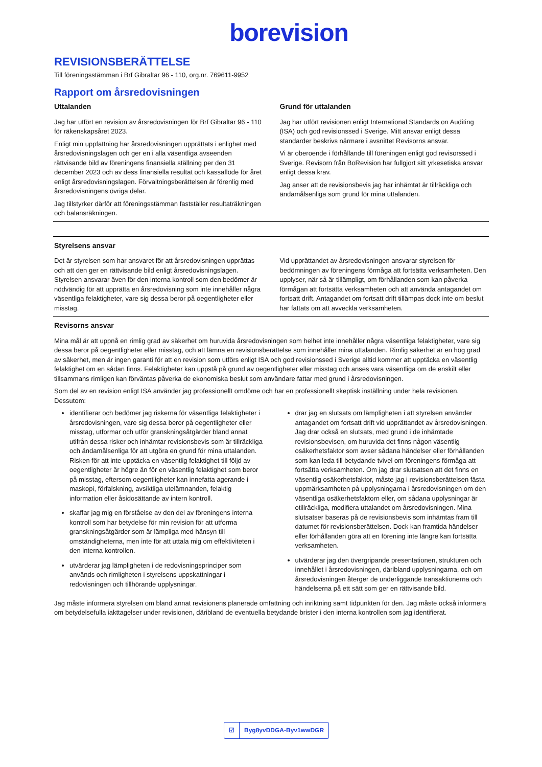borevision
REVISIONSBERÄTTELSE
Till föreningsstämman i Brf Gibraltar 96 - 110, org.nr. 769611-9952
Rapport om årsredovisningen
Uttalanden
Jag har utfört en revision av årsredovisningen för Brf Gibraltar 96 - 110 för räkenskapsåret 2023.
Enligt min uppfattning har årsredovisningen upprättats i enlighet med årsredovisningslagen och ger en i alla väsentliga avseenden rättvisande bild av föreningens finansiella ställning per den 31 december 2023 och av dess finansiella resultat och kassaflöde för året enligt årsredovisningslagen. Förvaltningsberättelsen är förenlig med årsredovisningens övriga delar.
Jag tillstyrker därför att föreningsstämman fastställer resultaträkningen och balansräkningen.
Grund för uttalanden
Jag har utfört revisionen enligt International Standards on Auditing (ISA) och god revisionssed i Sverige. Mitt ansvar enligt dessa standarder beskrivs närmare i avsnittet Revisorns ansvar.
Vi är oberoende i förhållande till föreningen enligt god revisorssed i Sverige. Revisorn från BoRevision har fullgjort sitt yrkesetiska ansvar enligt dessa krav.
Jag anser att de revisionsbevis jag har inhämtat är tillräckliga och ändamålsenliga som grund för mina uttalanden.
Styrelsens ansvar
Det är styrelsen som har ansvaret för att årsredovisningen upprättas och att den ger en rättvisande bild enligt årsredovisningslagen. Styrelsen ansvarar även för den interna kontroll som den bedömer är nödvändig för att upprätta en årsredovisning som inte innehåller några väsentliga felaktigheter, vare sig dessa beror på oegentligheter eller misstag.
Vid upprättandet av årsredovisningen ansvarar styrelsen för bedömningen av föreningens förmåga att fortsätta verksamheten. Den upplyser, när så är tillämpligt, om förhållanden som kan påverka förmågan att fortsätta verksamheten och att använda antagandet om fortsatt drift. Antagandet om fortsatt drift tillämpas dock inte om beslut har fattats om att avveckla verksamheten.
Revisorns ansvar
Mina mål är att uppnå en rimlig grad av säkerhet om huruvida årsredovisningen som helhet inte innehåller några väsentliga felaktigheter, vare sig dessa beror på oegentligheter eller misstag, och att lämna en revisionsberättelse som innehåller mina uttalanden. Rimlig säkerhet är en hög grad av säkerhet, men är ingen garanti för att en revision som utförs enligt ISA och god revisionssed i Sverige alltid kommer att upptäcka en väsentlig felaktighet om en sådan finns. Felaktigheter kan uppstå på grund av oegentligheter eller misstag och anses vara väsentliga om de enskilt eller tillsammans rimligen kan förväntas påverka de ekonomiska beslut som användare fattar med grund i årsredovisningen.
Som del av en revision enligt ISA använder jag professionellt omdöme och har en professionellt skeptisk inställning under hela revisionen. Dessutom:
identifierar och bedömer jag riskerna för väsentliga felaktigheter i årsredovisningen, vare sig dessa beror på oegentligheter eller misstag, utformar och utför granskningsåtgärder bland annat utifrån dessa risker och inhämtar revisionsbevis som är tillräckliga och ändamålsenliga för att utgöra en grund för mina uttalanden. Risken för att inte upptäcka en väsentlig felaktighet till följd av oegentligheter är högre än för en väsentlig felaktighet som beror på misstag, eftersom oegentligheter kan innefatta agerande i maskopi, förfalskning, avsiktliga utelämnanden, felaktig information eller åsidosättande av intern kontroll.
skaffar jag mig en förståelse av den del av föreningens interna kontroll som har betydelse för min revision för att utforma granskningsåtgärder som är lämpliga med hänsyn till omständigheterna, men inte för att uttala mig om effektiviteten i den interna kontrollen.
utvärderar jag lämpligheten i de redovisningsprinciper som används och rimligheten i styrelsens uppskattningar i redovisningen och tillhörande upplysningar.
drar jag en slutsats om lämpligheten i att styrelsen använder antagandet om fortsatt drift vid upprättandet av årsredovisningen. Jag drar också en slutsats, med grund i de inhämtade revisionsbevisen, om huruvida det finns någon väsentlig osäkerhetsfaktor som avser sådana händelser eller förhållanden som kan leda till betydande tvivel om föreningens förmåga att fortsätta verksamheten. Om jag drar slutsatsen att det finns en väsentlig osäkerhetsfaktor, måste jag i revisionsberättelsen fästa uppmärksamheten på upplysningarna i årsredovisningen om den väsentliga osäkerhetsfaktorn eller, om sådana upplysningar är otillräckliga, modifiera uttalandet om årsredovisningen. Mina slutsatser baseras på de revisionsbevis som inhämtas fram till datumet för revisionsberättelsen. Dock kan framtida händelser eller förhållanden göra att en förening inte längre kan fortsätta verksamheten.
utvärderar jag den övergripande presentationen, strukturen och innehållet i årsredovisningen, däribland upplysningarna, och om årsredovisningen återger de underliggande transaktionerna och händelserna på ett sätt som ger en rättvisande bild.
Jag måste informera styrelsen om bland annat revisionens planerade omfattning och inriktning samt tidpunkten för den. Jag måste också informera om betydelsefulla iakttagelser under revisionen, däribland de eventuella betydande brister i den interna kontrollen som jag identifierat.
☑ Byg8yvDDGA-Byv1wwDGR